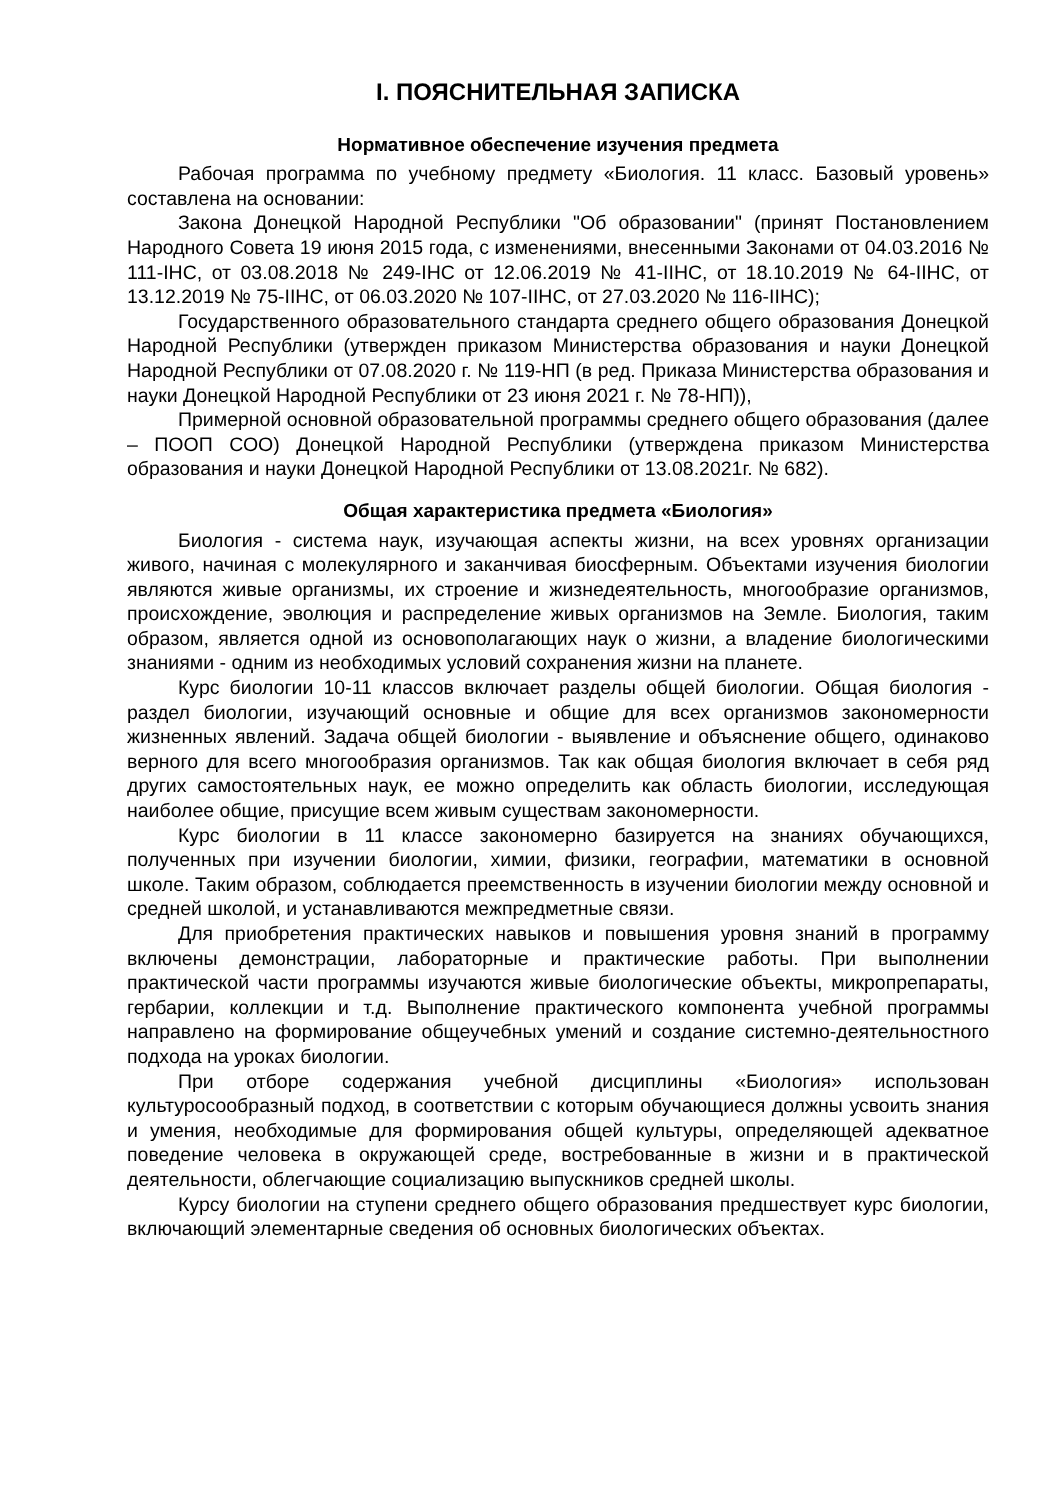I. ПОЯСНИТЕЛЬНАЯ ЗАПИСКА
Нормативное обеспечение изучения предмета
Рабочая программа по учебному предмету «Биология. 11 класс. Базовый уровень» составлена на основании:
Закона Донецкой Народной Республики "Об образовании" (принят Постановлением Народного Совета 19 июня 2015 года, с изменениями, внесенными Законами от 04.03.2016 № 111-IНС, от 03.08.2018 № 249-IНС от 12.06.2019 № 41-IIНС, от 18.10.2019 № 64-IIНС, от 13.12.2019 № 75-IIНС, от 06.03.2020 № 107-IIНС, от 27.03.2020 № 116-IIНС);
Государственного образовательного стандарта среднего общего образования Донецкой Народной Республики (утвержден приказом Министерства образования и науки Донецкой Народной Республики от 07.08.2020 г. № 119-НП (в ред. Приказа Министерства образования и науки Донецкой Народной Республики от 23 июня 2021 г. № 78-НП)),
Примерной основной образовательной программы среднего общего образования (далее – ПООП СОО) Донецкой Народной Республики (утверждена приказом Министерства образования и науки Донецкой Народной Республики от 13.08.2021г. № 682).
Общая характеристика предмета «Биология»
Биология - система наук, изучающая аспекты жизни, на всех уровнях организации живого, начиная с молекулярного и заканчивая биосферным. Объектами изучения биологии являются живые организмы, их строение и жизнедеятельность, многообразие организмов, происхождение, эволюция и распределение живых организмов на Земле. Биология, таким образом, является одной из основополагающих наук о жизни, а владение биологическими знаниями - одним из необходимых условий сохранения жизни на планете.
Курс биологии 10-11 классов включает разделы общей биологии. Общая биология - раздел биологии, изучающий основные и общие для всех организмов закономерности жизненных явлений. Задача общей биологии - выявление и объяснение общего, одинаково верного для всего многообразия организмов. Так как общая биология включает в себя ряд других самостоятельных наук, ее можно определить как область биологии, исследующая наиболее общие, присущие всем живым существам закономерности.
Курс биологии в 11 классе закономерно базируется на знаниях обучающихся, полученных при изучении биологии, химии, физики, географии, математики в основной школе. Таким образом, соблюдается преемственность в изучении биологии между основной и средней школой, и устанавливаются межпредметные связи.
Для приобретения практических навыков и повышения уровня знаний в программу включены демонстрации, лабораторные и практические работы. При выполнении практической части программы изучаются живые биологические объекты, микропрепараты, гербарии, коллекции и т.д. Выполнение практического компонента учебной программы направлено на формирование общеучебных умений и создание системно-деятельностного подхода на уроках биологии.
При отборе содержания учебной дисциплины «Биология» использован культуросообразный подход, в соответствии с которым обучающиеся должны усвоить знания и умения, необходимые для формирования общей культуры, определяющей адекватное поведение человека в окружающей среде, востребованные в жизни и в практической деятельности, облегчающие социализацию выпускников средней школы.
Курсу биологии на ступени среднего общего образования предшествует курс биологии, включающий элементарные сведения об основных биологических объектах.